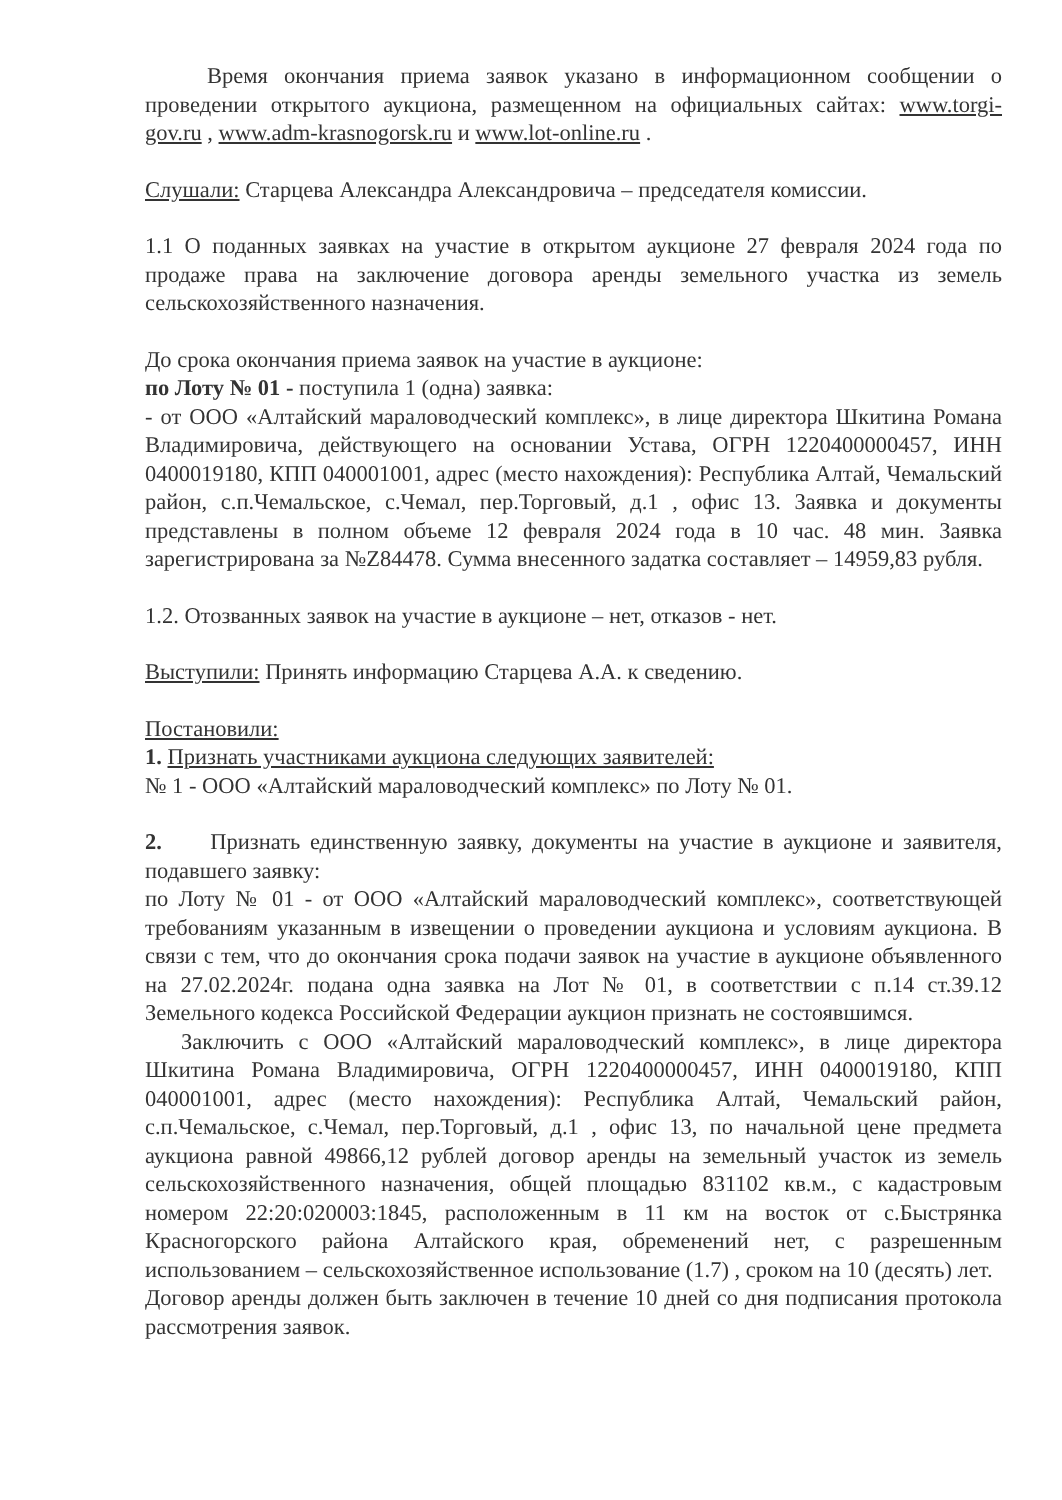Время окончания приема заявок указано в информационном сообщении о проведении открытого аукциона, размещенном на официальных сайтах: www.torgi-gov.ru , www.adm-krasnogorsk.ru и www.lot-online.ru .
Слушали: Старцева Александра Александровича – председателя комиссии.
1.1 О поданных заявках на участие в открытом аукционе 27 февраля 2024 года по продаже права на заключение договора аренды земельного участка из земель сельскохозяйственного назначения.
До срока окончания приема заявок на участие в аукционе:
по Лоту № 01 - поступила 1 (одна) заявка:
- от ООО «Алтайский мараловодческий комплекс», в лице директора Шкитина Романа Владимировича, действующего на основании Устава, ОГРН 1220400000457, ИНН 0400019180, КПП 040001001, адрес (место нахождения): Республика Алтай, Чемальский район, с.п.Чемальское, с.Чемал, пер.Торговый, д.1 , офис 13. Заявка и документы представлены в полном объеме 12 февраля 2024 года в 10 час. 48 мин. Заявка зарегистрирована за №Z84478. Сумма внесенного задатка составляет – 14959,83 рубля.
1.2. Отозванных заявок на участие в аукционе – нет, отказов - нет.
Выступили: Принять информацию Старцева А.А. к сведению.
Постановили:
1. Признать участниками аукциона следующих заявителей:
№ 1 - ООО «Алтайский мараловодческий комплекс» по Лоту № 01.
2. Признать единственную заявку, документы на участие в аукционе и заявителя, подавшего заявку:
по Лоту № 01 - от ООО «Алтайский мараловодческий комплекс», соответствующей требованиям указанным в извещении о проведении аукциона и условиям аукциона. В связи с тем, что до окончания срока подачи заявок на участие в аукционе объявленного на 27.02.2024г. подана одна заявка на Лот № 01, в соответствии с п.14 ст.39.12 Земельного кодекса Российской Федерации аукцион признать не состоявшимся.
Заключить с ООО «Алтайский мараловодческий комплекс», в лице директора Шкитина Романа Владимировича, ОГРН 1220400000457, ИНН 0400019180, КПП 040001001, адрес (место нахождения): Республика Алтай, Чемальский район, с.п.Чемальское, с.Чемал, пер.Торговый, д.1 , офис 13, по начальной цене предмета аукциона равной 49866,12 рублей договор аренды на земельный участок из земель сельскохозяйственного назначения, общей площадью 831102 кв.м., с кадастровым номером 22:20:020003:1845, расположенным в 11 км на восток от с.Быстрянка Красногорского района Алтайского края, обременений нет, с разрешенным использованием – сельскохозяйственное использование (1.7) , сроком на 10 (десять) лет.
Договор аренды должен быть заключен в течение 10 дней со дня подписания протокола рассмотрения заявок.